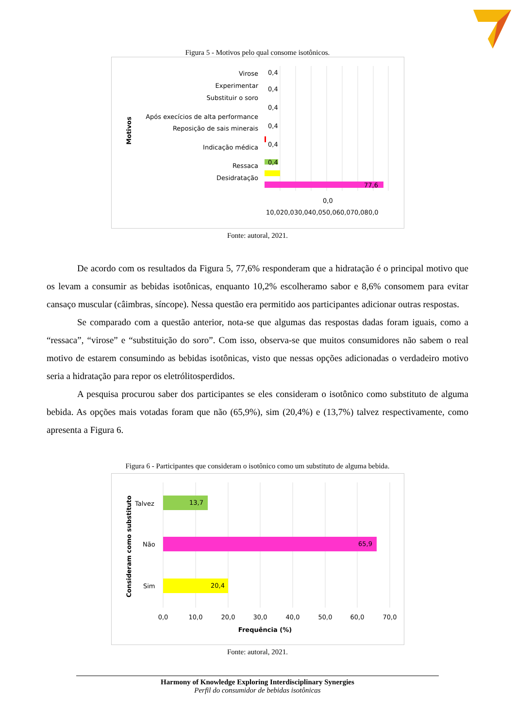Figura 5 - Motivos pelo qual consome isotônicos.
Motivos
Virose
Experimentar
Substituir o soro
Após execícios de alta performance
Reposição de sais minerais
Indicação médica
Ressaca
Desidratação
0,4
0,4
0,4
0,4
0,4
0,4
77,6
0,0
10,020,030,040,050,060,070,080,0
Fonte: autoral, 2021.
De acordo com os resultados da Figura 5, 77,6% responderam que a hidratação é o principal motivo que os levam a consumir as bebidas isotônicas, enquanto 10,2% escolheramo sabor e 8,6% consomem para evitar cansaço muscular (câimbras, síncope). Nessa questão era permitido aos participantes adicionar outras respostas.
Se comparado com a questão anterior, nota-se que algumas das respostas dadas foram iguais, como a “ressaca”, “virose” e “substituição do soro”. Com isso, observa-se que muitos consumidores não sabem o real motivo de estarem consumindo as bebidas isotônicas, visto que nessas opções adicionadas o verdadeiro motivo seria a hidratação para repor os eletrólitosperdidos.
A pesquisa procurou saber dos participantes se eles consideram o isotônico como substituto de alguma bebida. As opções mais votadas foram que não (65,9%), sim (20,4%) e (13,7%) talvez respectivamente, como apresenta a Figura 6.
Figura 6 - Participantes que consideram o isotônico como um substituto de alguma bebida.
Consideram como substituto
Talvez
Não
Sim
13,7
65,9
20,4
0,0
10,0
20,0
30,0
40,0
50,0
60,0
70,0
Frequência (%)
Fonte: autoral, 2021.
Harmony of Knowledge Exploring Interdisciplinary Synergies
Perfil do consumidor de bebidas isotônicas